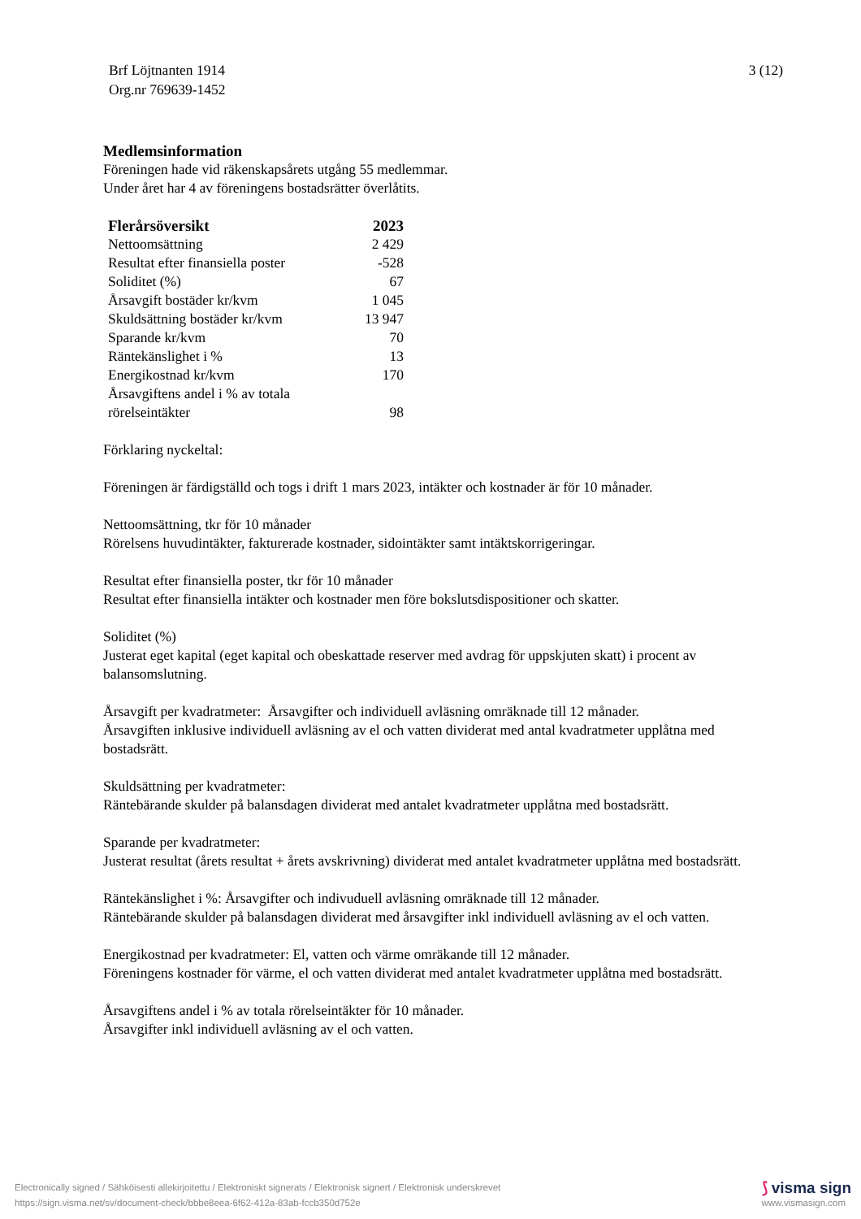Brf Löjtnanten 1914
Org.nr 769639-1452
3 (12)
Medlemsinformation
Föreningen hade vid räkenskapsårets utgång 55 medlemmar.
Under året har 4 av föreningens bostadsrätter överlåtits.
| Flerårsöversikt | 2023 |
| --- | --- |
| Nettoomsättning | 2 429 |
| Resultat efter finansiella poster | -528 |
| Soliditet (%) | 67 |
| Årsavgift bostäder kr/kvm | 1 045 |
| Skuldsättning bostäder kr/kvm | 13 947 |
| Sparande kr/kvm | 70 |
| Räntekänslighet i % | 13 |
| Energikostnad kr/kvm | 170 |
| Årsavgiftens andel i % av totala rörelseintäkter | 98 |
Förklaring nyckeltal:
Föreningen är färdigställd och togs i drift 1 mars 2023, intäkter och kostnader är för 10 månader.
Nettoomsättning, tkr för 10 månader
Rörelsens huvudintäkter, fakturerade kostnader, sidointäkter samt intäktskorrigeringar.
Resultat efter finansiella poster, tkr för 10 månader
Resultat efter finansiella intäkter och kostnader men före bokslutsdispositioner och skatter.
Soliditet (%)
Justerat eget kapital (eget kapital och obeskattade reserver med avdrag för uppskjuten skatt) i procent av balansomslutning.
Årsavgift per kvadratmeter: Årsavgifter och individuell avläsning omräknade till 12 månader.
Årsavgiften inklusive individuell avläsning av el och vatten dividerat med antal kvadratmeter upplåtna med bostadsrätt.
Skuldsättning per kvadratmeter:
Räntebärande skulder på balansdagen dividerat med antalet kvadratmeter upplåtna med bostadsrätt.
Sparande per kvadratmeter:
Justerat resultat (årets resultat + årets avskrivning) dividerat med antalet kvadratmeter upplåtna med bostadsrätt.
Räntekänslighet i %: Årsavgifter och indivuduell avläsning omräknade till 12 månader.
Räntebärande skulder på balansdagen dividerat med årsavgifter inkl individuell avläsning av el och vatten.
Energikostnad per kvadratmeter: El, vatten och värme omräkande till 12 månader.
Föreningens kostnader för värme, el och vatten dividerat med antalet kvadratmeter upplåtna med bostadsrätt.
Årsavgiftens andel i % av totala rörelseintäkter för 10 månader.
Årsavgifter inkl individuell avläsning av el och vatten.
Electronically signed / Sähköisesti allekirjoitettu / Elektroniskt signerats / Elektronisk signert / Elektronisk underskrevet
https://sign.visma.net/sv/document-check/bbbe8eea-6f62-412a-83ab-fccb350d752e
⟆ visma sign
www.vismasign.com